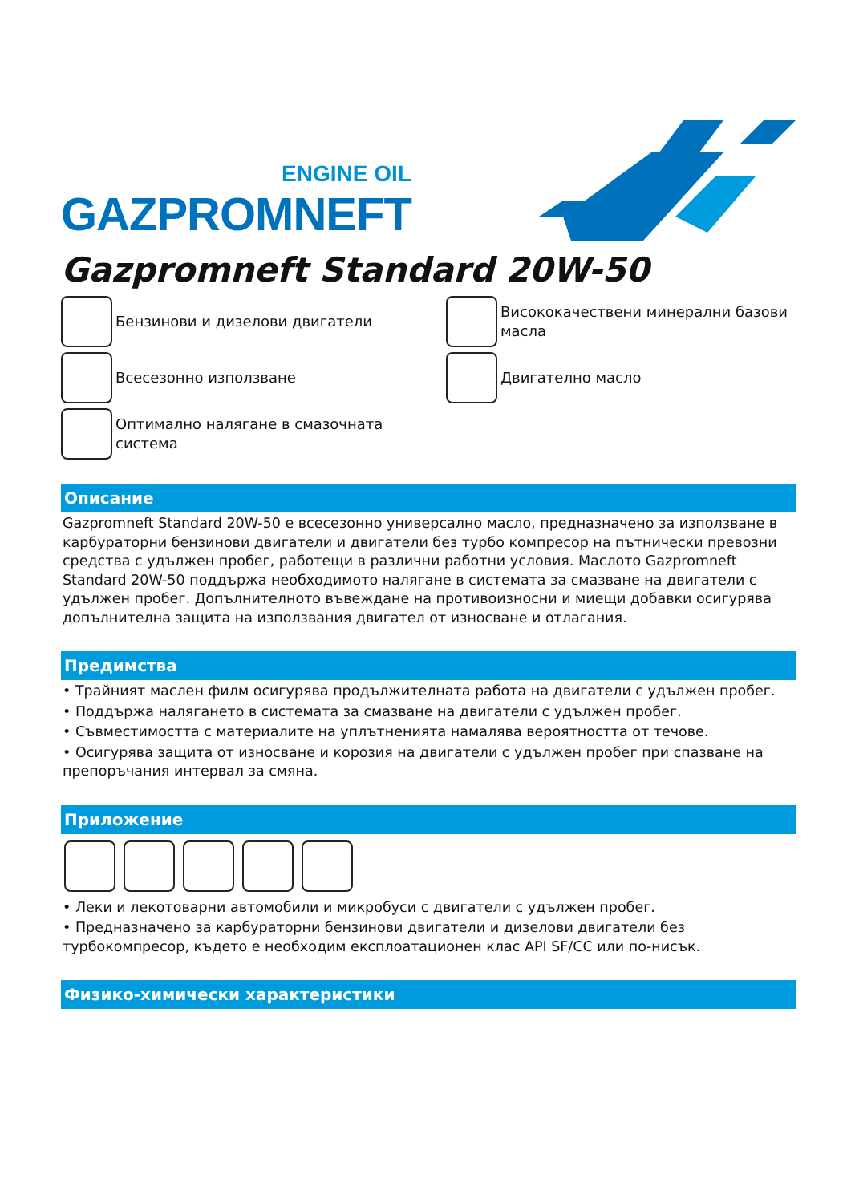ENGINE OIL
GAZPROMNEFT
Gazpromneft Standard 20W-50
Бензинови и дизелови двигатели
Висококачествени минерални базови масла
Всесезонно използване
Двигателно масло
Оптимално налягане в смазочната система
Описание
Gazpromneft Standard 20W-50 е всесезонно универсално масло, предназначено за използване в карбураторни бензинови двигатели и двигатели без турбо компресор на пътнически превозни средства с удължен пробег, работещи в различни работни условия. Маслото Gazpromneft Standard 20W-50 поддържа необходимото налягане в системата за смазване на двигатели с удължен пробег. Допълнителното въвеждане на противоизносни и миещи добавки осигурява допълнителна защита на използвания двигател от износване и отлагания.
Предимства
• Трайният маслен филм осигурява продължителната работа на двигатели с удължен пробег.
• Поддържа налягането в системата за смазване на двигатели с удължен пробег.
• Съвместимостта с материалите на уплътненията намалява вероятността от течове.
• Осигурява защита от износване и корозия на двигатели с удължен пробег при спазване на препоръчания интервал за смяна.
Приложение
• Леки и лекотоварни автомобили и микробуси с двигатели с удължен пробег.
• Предназначено за карбураторни бензинови двигатели и дизелови двигатели без турбокомпресор, където е необходим експлоатационен клас API SF/CC или по-нисък.
Физико-химически характеристики